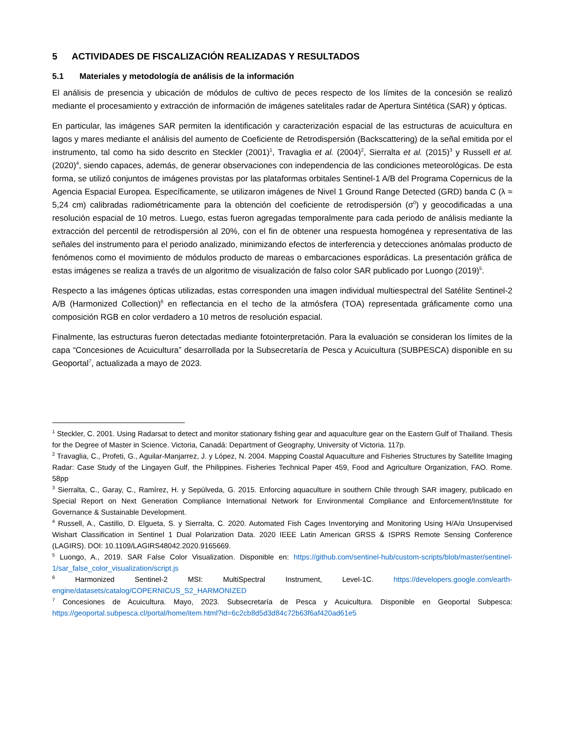5 ACTIVIDADES DE FISCALIZACIÓN REALIZADAS Y RESULTADOS
5.1 Materiales y metodología de análisis de la información
El análisis de presencia y ubicación de módulos de cultivo de peces respecto de los límites de la concesión se realizó mediante el procesamiento y extracción de información de imágenes satelitales radar de Apertura Sintética (SAR) y ópticas.
En particular, las imágenes SAR permiten la identificación y caracterización espacial de las estructuras de acuicultura en lagos y mares mediante el análisis del aumento de Coeficiente de Retrodispersión (Backscattering) de la señal emitida por el instrumento, tal como ha sido descrito en Steckler (2001)<sup>1</sup>, Travaglia et al. (2004)<sup>2</sup>, Sierralta et al. (2015)<sup>3</sup> y Russell et al. (2020)<sup>4</sup>, siendo capaces, además, de generar observaciones con independencia de las condiciones meteorológicas. De esta forma, se utilizó conjuntos de imágenes provistas por las plataformas orbitales Sentinel-1 A/B del Programa Copernicus de la Agencia Espacial Europea. Específicamente, se utilizaron imágenes de Nivel 1 Ground Range Detected (GRD) banda C (λ ≈ 5,24 cm) calibradas radiométricamente para la obtención del coeficiente de retrodispersión (σ<sup>0</sup>) y geocodificadas a una resolución espacial de 10 metros. Luego, estas fueron agregadas temporalmente para cada periodo de análisis mediante la extracción del percentil de retrodispersión al 20%, con el fin de obtener una respuesta homogénea y representativa de las señales del instrumento para el periodo analizado, minimizando efectos de interferencia y detecciones anómalas producto de fenómenos como el movimiento de módulos producto de mareas o embarcaciones esporádicas. La presentación gráfica de estas imágenes se realiza a través de un algoritmo de visualización de falso color SAR publicado por Luongo (2019)<sup>5</sup>.
Respecto a las imágenes ópticas utilizadas, estas corresponden una imagen individual multiespectral del Satélite Sentinel-2 A/B (Harmonized Collection)<sup>6</sup> en reflectancia en el techo de la atmósfera (TOA) representada gráficamente como una composición RGB en color verdadero a 10 metros de resolución espacial.
Finalmente, las estructuras fueron detectadas mediante fotointerpretación. Para la evaluación se consideran los límites de la capa “Concesiones de Acuicultura” desarrollada por la Subsecretaría de Pesca y Acuicultura (SUBPESCA) disponible en su Geoportal<sup>7</sup>, actualizada a mayo de 2023.
<sup>1</sup> Steckler, C. 2001. Using Radarsat to detect and monitor stationary fishing gear and aquaculture gear on the Eastern Gulf of Thailand. Thesis for the Degree of Master in Science. Victoria, Canadá: Department of Geography, University of Victoria. 117p.
<sup>2</sup> Travaglia, C., Profeti, G., Aguilar-Manjarrez, J. y López, N. 2004. Mapping Coastal Aquaculture and Fisheries Structures by Satellite Imaging Radar: Case Study of the Lingayen Gulf, the Philippines. Fisheries Technical Paper 459, Food and Agriculture Organization, FAO. Rome. 58pp
<sup>3</sup> Sierralta, C., Garay, C., Ramírez, H. y Sepúlveda, G. 2015. Enforcing aquaculture in southern Chile through SAR imagery, publicado en Special Report on Next Generation Compliance International Network for Environmental Compliance and Enforcement/Institute for Governance & Sustainable Development.
<sup>4</sup> Russell, A., Castillo, D. Elgueta, S. y Sierralta, C. 2020. Automated Fish Cages Inventorying and Monitoring Using H/A/α Unsupervised Wishart Classification in Sentinel 1 Dual Polarization Data. 2020 IEEE Latin American GRSS & ISPRS Remote Sensing Conference (LAGIRS). DOI: 10.1109/LAGIRS48042.2020.9165669.
<sup>5</sup> Luongo, A., 2019. SAR False Color Visualization. Disponible en: https://github.com/sentinel-hub/custom-scripts/blob/master/sentinel-1/sar_false_color_visualization/script.js
<sup>6</sup> Harmonized Sentinel-2 MSI: MultiSpectral Instrument, Level-1C. https://developers.google.com/earth-engine/datasets/catalog/COPERNICUS_S2_HARMONIZED
<sup>7</sup> Concesiones de Acuicultura. Mayo, 2023. Subsecretaría de Pesca y Acuicultura. Disponible en Geoportal Subpesca: https://geoportal.subpesca.cl/portal/home/item.html?id=6c2cb8d5d3d84c72b63f6af420ad61e5